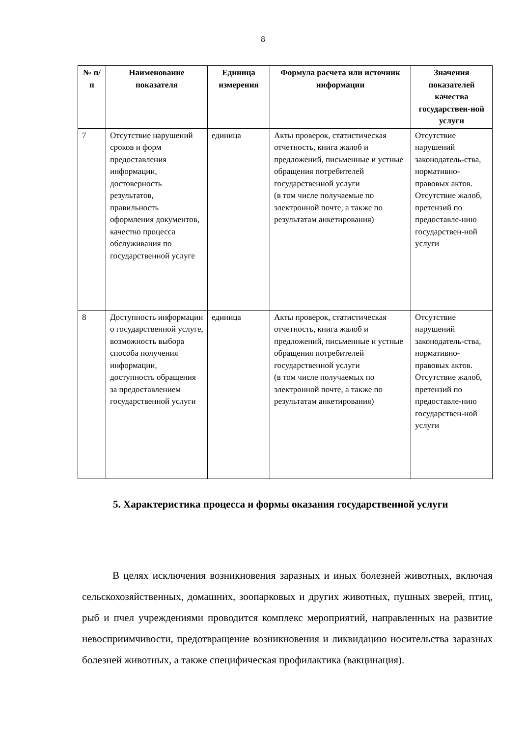8
| № п/п | Наименование показателя | Единица измерения | Формула расчета или источник информации | Значения показателей качества государствен-ной услуги |
| --- | --- | --- | --- | --- |
| 7 | Отсутствие нарушений сроков и форм предоставления информации, достоверность результатов, правильность оформления документов, качество процесса обслуживания по государственной услуге | единица | Акты проверок, статистическая отчетность, книга жалоб и предложений, письменные и устные обращения потребителей государственной услуги (в том числе получаемые по электронной почте, а также по результатам анкетирования) | Отсутствие нарушений законодатель-ства, нормативно-правовых актов. Отсутствие жалоб, претензий по предоставле-нию государствен-ной услуги |
| 8 | Доступность информации о государственной услуге, возможность выбора способа получения информации, доступность обращения за предоставлением государственной услуги | единица | Акты проверок, статистическая отчетность, книга жалоб и предложений, письменные и устные обращения потребителей государственной услуги (в том числе получаемых по электронной почте, а также по результатам анкетирования) | Отсутствие нарушений законодатель-ства, нормативно-правовых актов. Отсутствие жалоб, претензий по предоставле-нию государствен-ной услуги |
5. Характеристика процесса и формы оказания государственной услуги
В целях исключения возникновения заразных и иных болезней животных, включая сельскохозяйственных, домашних, зоопарковых и других животных, пушных зверей, птиц, рыб и пчел учреждениями проводится комплекс мероприятий, направленных на развитие невосприимчивости, предотвращение возникновения и ликвидацию носительства заразных болезней животных, а также специфическая профилактика (вакцинация).